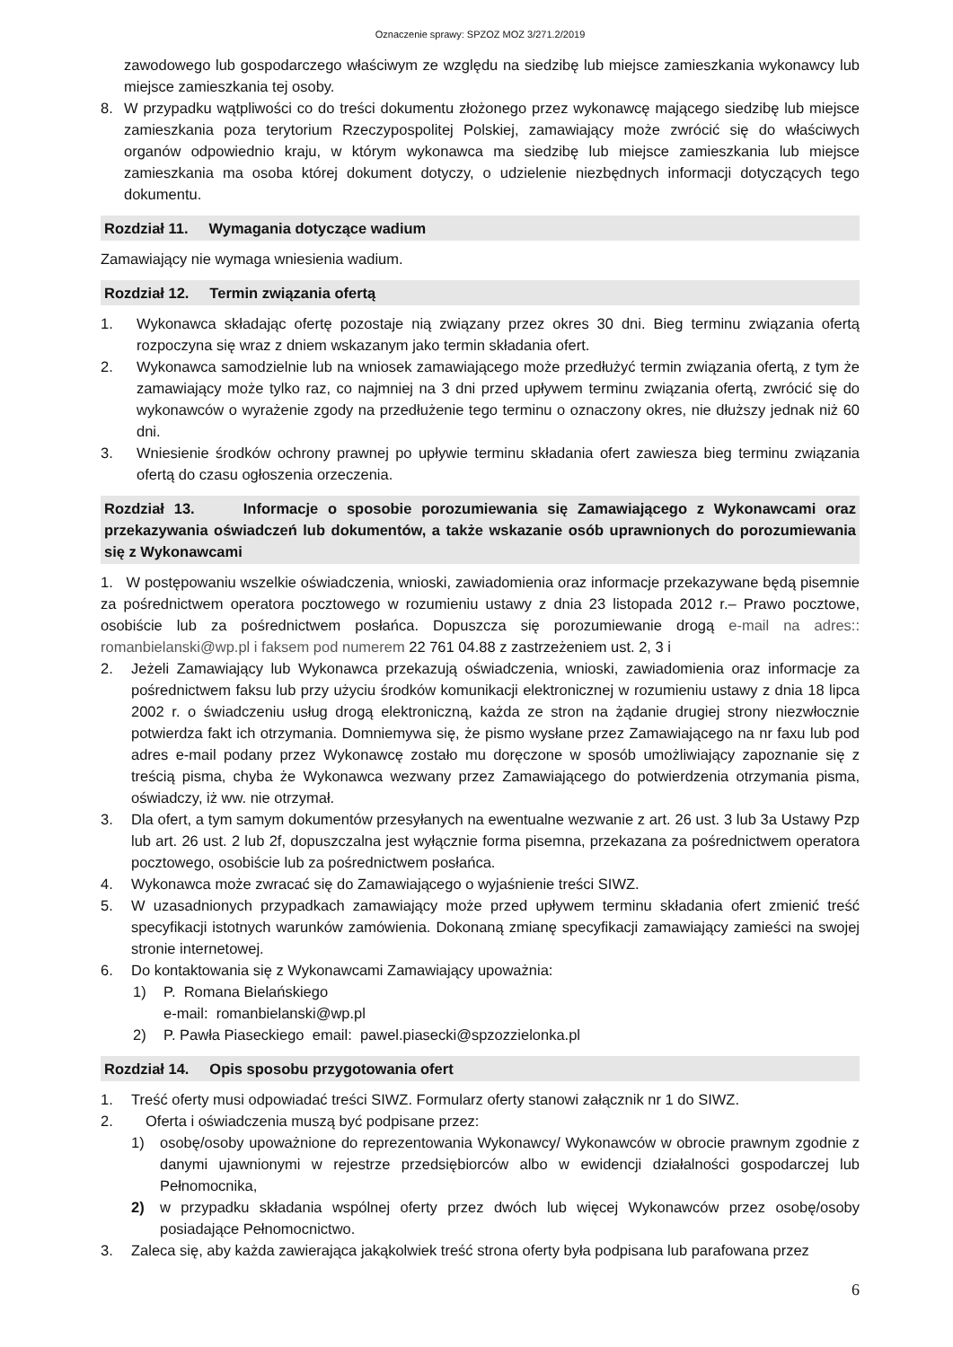Oznaczenie sprawy: SPZOZ MOZ 3/271.2/2019
zawodowego lub gospodarczego właściwym ze względu na siedzibę lub miejsce zamieszkania wykonawcy lub miejsce zamieszkania tej osoby.
8. W przypadku wątpliwości co do treści dokumentu złożonego przez wykonawcę mającego siedzibę lub miejsce zamieszkania poza terytorium Rzeczypospolitej Polskiej, zamawiający może zwrócić się do właściwych organów odpowiednio kraju, w którym wykonawca ma siedzibę lub miejsce zamieszkania lub miejsce zamieszkania ma osoba której dokument dotyczy, o udzielenie niezbędnych informacji dotyczących tego dokumentu.
Rozdział 11. Wymagania dotyczące wadium
Zamawiający nie wymaga wniesienia wadium.
Rozdział 12. Termin związania ofertą
1. Wykonawca składając ofertę pozostaje nią związany przez okres 30 dni. Bieg terminu związania ofertą rozpoczyna się wraz z dniem wskazanym jako termin składania ofert.
2. Wykonawca samodzielnie lub na wniosek zamawiającego może przedłużyć termin związania ofertą, z tym że zamawiający może tylko raz, co najmniej na 3 dni przed upływem terminu związania ofertą, zwrócić się do wykonawców o wyrażenie zgody na przedłużenie tego terminu o oznaczony okres, nie dłuższy jednak niż 60 dni.
3. Wniesienie środków ochrony prawnej po upływie terminu składania ofert zawiesza bieg terminu związania ofertą do czasu ogłoszenia orzeczenia.
Rozdział 13. Informacje o sposobie porozumiewania się Zamawiającego z Wykonawcami oraz przekazywania oświadczeń lub dokumentów, a także wskazanie osób uprawnionych do porozumiewania się z Wykonawcami
1. W postępowaniu wszelkie oświadczenia, wnioski, zawiadomienia oraz informacje przekazywane będą pisemnie za pośrednictwem operatora pocztowego w rozumieniu ustawy z dnia 23 listopada 2012 r.– Prawo pocztowe, osobiście lub za pośrednictwem posłańca. Dopuszcza się porozumiewanie drogą e-mail na adres:: romanbielanski@wp.pl i faksem pod numerem 22 761 04.88 z zastrzeżeniem ust. 2, 3 i
2. Jeżeli Zamawiający lub Wykonawca przekazują oświadczenia, wnioski, zawiadomienia oraz informacje za pośrednictwem faksu lub przy użyciu środków komunikacji elektronicznej w rozumieniu ustawy z dnia 18 lipca 2002 r. o świadczeniu usług drogą elektroniczną, każda ze stron na żądanie drugiej strony niezwłocznie potwierdza fakt ich otrzymania. Domniemywa się, że pismo wysłane przez Zamawiającego na nr faxu lub pod adres e-mail podany przez Wykonawcę zostało mu doręczone w sposób umożliwiający zapoznanie się z treścią pisma, chyba że Wykonawca wezwany przez Zamawiającego do potwierdzenia otrzymania pisma, oświadczy, iż ww. nie otrzymał.
3. Dla ofert, a tym samym dokumentów przesyłanych na ewentualne wezwanie z art. 26 ust. 3 lub 3a Ustawy Pzp lub art. 26 ust. 2 lub 2f, dopuszczalna jest wyłącznie forma pisemna, przekazana za pośrednictwem operatora pocztowego, osobiście lub za pośrednictwem posłańca.
4. Wykonawca może zwracać się do Zamawiającego o wyjaśnienie treści SIWZ.
5. W uzasadnionych przypadkach zamawiający może przed upływem terminu składania ofert zmienić treść specyfikacji istotnych warunków zamówienia. Dokonaną zmianę specyfikacji zamawiający zamieści na swojej stronie internetowej.
6. Do kontaktowania się z Wykonawcami Zamawiający upoważnia:
1) P. Romana Bielańskiego
e-mail: romanbielanski@wp.pl
2) P. Pawła Piaseckiego email: pawel.piasecki@spzozzielonka.pl
Rozdział 14. Opis sposobu przygotowania ofert
1. Treść oferty musi odpowiadać treści SIWZ. Formularz oferty stanowi załącznik nr 1 do SIWZ.
2. Oferta i oświadczenia muszą być podpisane przez:
1) osobę/osoby upoważnione do reprezentowania Wykonawcy/ Wykonawców w obrocie prawnym zgodnie z danymi ujawnionymi w rejestrze przedsiębiorców albo w ewidencji działalności gospodarczej lub Pełnomocnika,
2) w przypadku składania wspólnej oferty przez dwóch lub więcej Wykonawców przez osobę/osoby posiadające Pełnomocnictwo.
3. Zaleca się, aby każda zawierająca jakąkolwiek treść strona oferty była podpisana lub parafowana przez
6